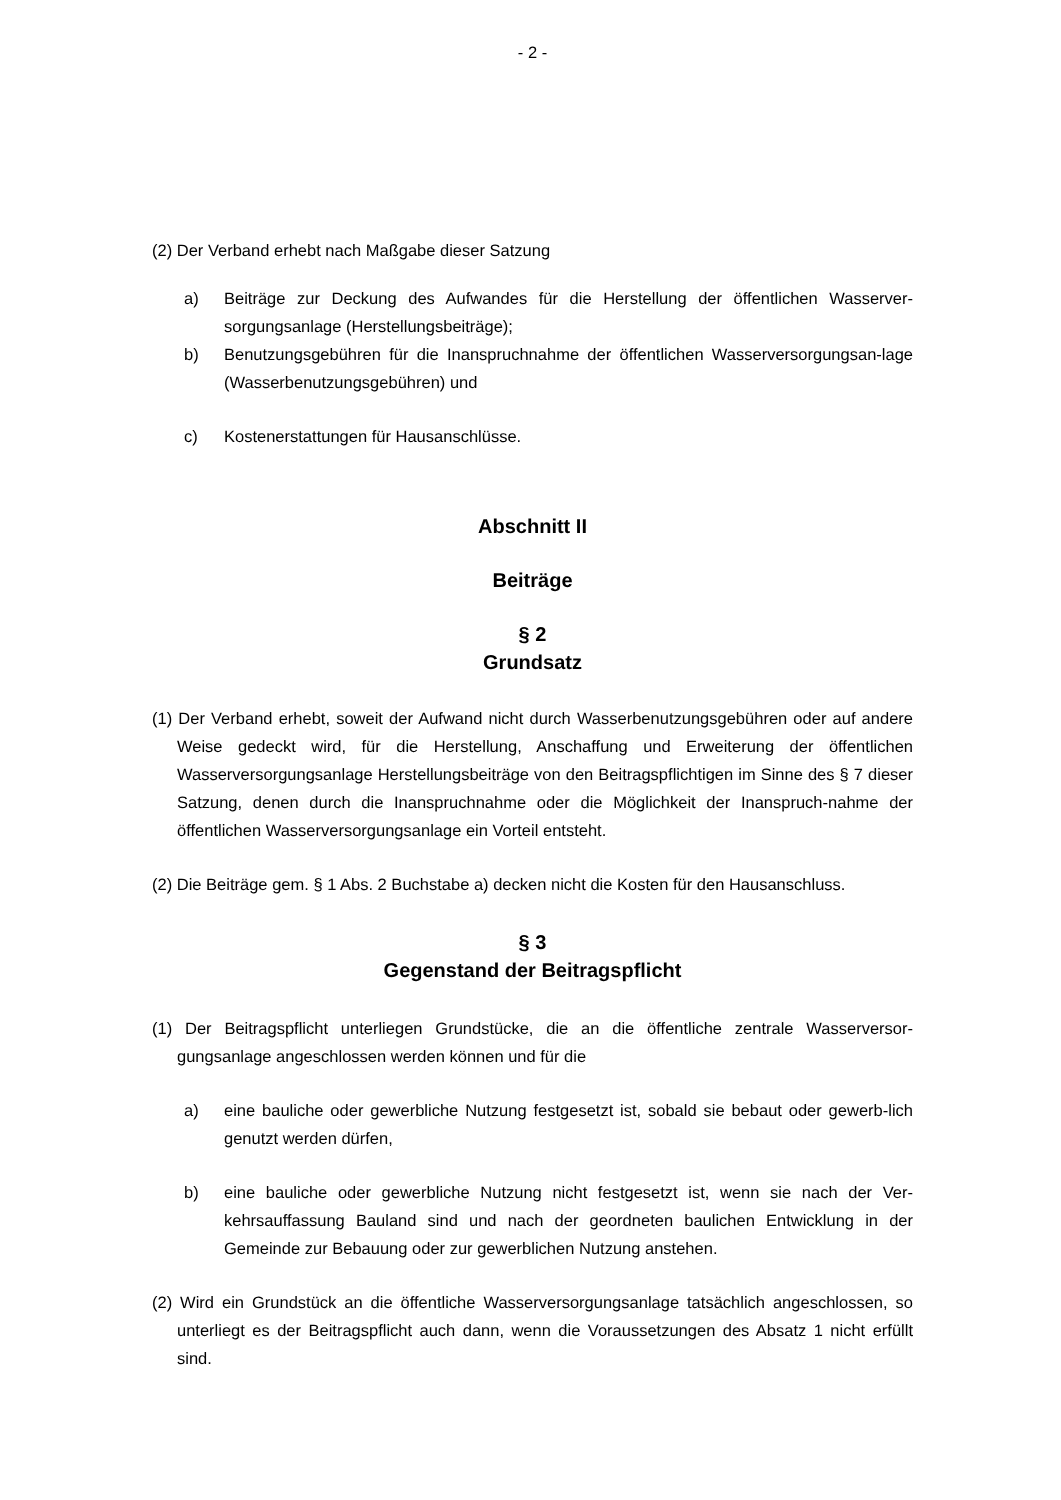- 2 -
(2) Der Verband erhebt nach Maßgabe dieser Satzung
a) Beiträge zur Deckung des Aufwandes für die Herstellung der öffentlichen Wasserver-sorgungsanlage (Herstellungsbeiträge);
b) Benutzungsgebühren für die Inanspruchnahme der öffentlichen Wasserversorgungsan-lage (Wasserbenutzungsgebühren) und
c) Kostenerstattungen für Hausanschlüsse.
Abschnitt II
Beiträge
§ 2
Grundsatz
(1) Der Verband erhebt, soweit der Aufwand nicht durch Wasserbenutzungsgebühren oder auf andere Weise gedeckt wird, für die Herstellung, Anschaffung und Erweiterung der öffentlichen Wasserversorgungsanlage Herstellungsbeiträge von den Beitragspflichtigen im Sinne des § 7 dieser Satzung, denen durch die Inanspruchnahme oder die Möglichkeit der Inanspruch-nahme der öffentlichen Wasserversorgungsanlage ein Vorteil entsteht.
(2) Die Beiträge gem. § 1 Abs. 2 Buchstabe a) decken nicht die Kosten für den Hausanschluss.
§ 3
Gegenstand der Beitragspflicht
(1) Der Beitragspflicht unterliegen Grundstücke, die an die öffentliche zentrale Wasserversor-gungsanlage angeschlossen werden können und für die
a) eine bauliche oder gewerbliche Nutzung festgesetzt ist, sobald sie bebaut oder gewerb-lich genutzt werden dürfen,
b) eine bauliche oder gewerbliche Nutzung nicht festgesetzt ist, wenn sie nach der Ver-kehrsauffassung Bauland sind und nach der geordneten baulichen Entwicklung in der Gemeinde zur Bebauung oder zur gewerblichen Nutzung anstehen.
(2) Wird ein Grundstück an die öffentliche Wasserversorgungsanlage tatsächlich angeschlossen, so unterliegt es der Beitragspflicht auch dann, wenn die Voraussetzungen des Absatz 1 nicht erfüllt sind.